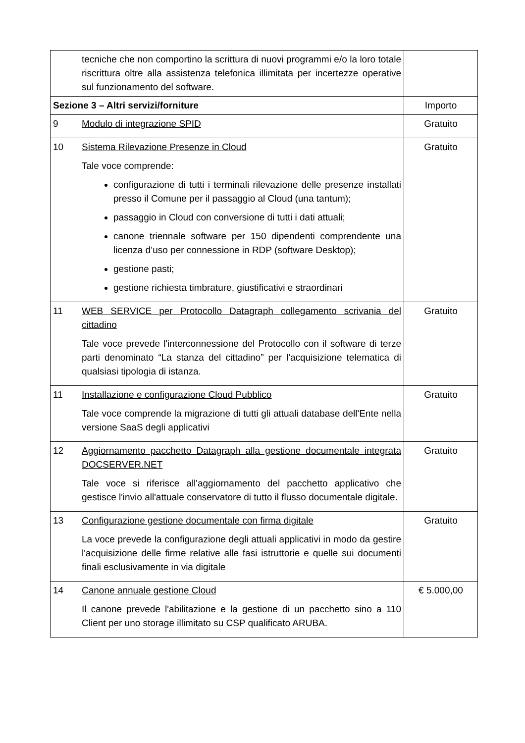| | tecniche che non comportino la scrittura di nuovi programmi e/o la loro totale riscrittura oltre alla assistenza telefonica illimitata per incertezze operative sul funzionamento del software. | |
| Sezione 3 – Altri servizi/forniture | | Importo |
| 9 | Modulo di integrazione SPID | Gratuito |
| 10 | Sistema Rilevazione Presenze in Cloud Tale voce comprende: configurazione di tutti i terminali rilevazione delle presenze installati presso il Comune per il passaggio al Cloud (una tantum); passaggio in Cloud con conversione di tutti i dati attuali; canone triennale software per 150 dipendenti comprendente una licenza d’uso per connessione in RDP (software Desktop); gestione pasti; gestione richiesta timbrature, giustificativi e straordinari | Gratuito |
| 11 | WEB SERVICE per Protocollo Datagraph collegamento scrivania del cittadino Tale voce prevede l'interconnessione del Protocollo con il software di terze parti denominato “La stanza del cittadino” per l'acquisizione telematica di qualsiasi tipologia di istanza. | Gratuito |
| 11 | Installazione e configurazione Cloud Pubblico Tale voce comprende la migrazione di tutti gli attuali database dell'Ente nella versione SaaS degli applicativi | Gratuito |
| 12 | Aggiornamento pacchetto Datagraph alla gestione documentale integrata DOCSERVER.NET Tale voce si riferisce all'aggiornamento del pacchetto applicativo che gestisce l'invio all'attuale conservatore di tutto il flusso documentale digitale. | Gratuito |
| 13 | Configurazione gestione documentale con firma digitale La voce prevede la configurazione degli attuali applicativi in modo da gestire l'acquisizione delle firme relative alle fasi istruttorie e quelle sui documenti finali esclusivamente in via digitale | Gratuito |
| 14 | Canone annuale gestione Cloud Il canone prevede l'abilitazione e la gestione di un pacchetto sino a 110 Client per uno storage illimitato su CSP qualificato ARUBA. | € 5.000,00 |